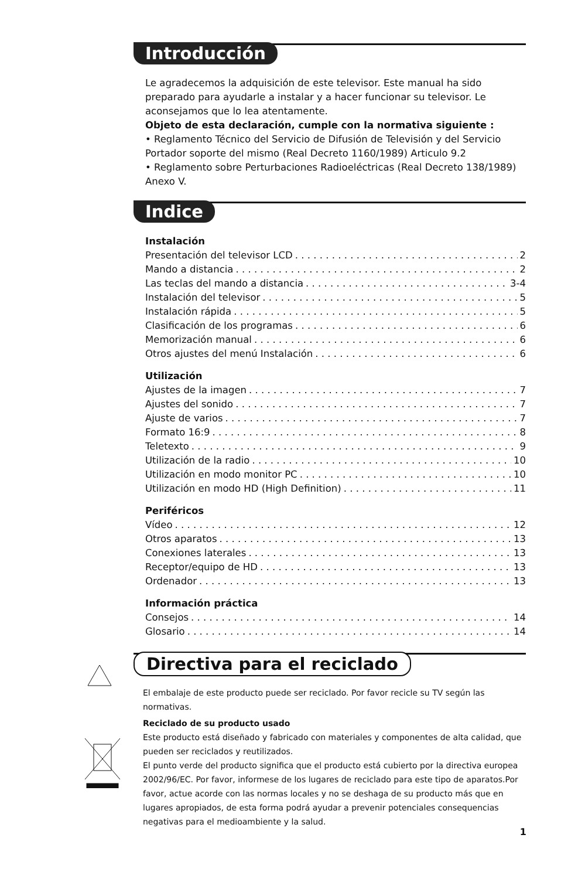Introducción
Le agradecemos la adquisición de este televisor. Este manual ha sido preparado para ayudarle a instalar y a hacer funcionar su televisor. Le aconsejamos que lo lea atentamente.
Objeto de esta declaración, cumple con la normativa siguiente :
• Reglamento Técnico del Servicio de Difusión de Televisión y del Servicio Portador soporte del mismo (Real Decreto 1160/1989) Articulo 9.2
• Reglamento sobre Perturbaciones Radioeléctricas (Real Decreto 138/1989) Anexo V.
Indice
Instalación
Presentación del televisor LCD 2
Mando a distancia 2
Las teclas del mando a distancia 3-4
Instalación del televisor 5
Instalación rápida 5
Clasificación de los programas 6
Memorización manual 6
Otros ajustes del menú Instalación 6
Utilización
Ajustes de la imagen 7
Ajustes del sonido 7
Ajuste de varios 7
Formato 16:9 8
Teletexto 9
Utilización de la radio 10
Utilización en modo monitor PC 10
Utilización en modo HD (High Definition) 11
Periféricos
Vídeo 12
Otros aparatos 13
Conexiones laterales 13
Receptor/equipo de HD 13
Ordenador 13
Información práctica
Consejos 14
Glosario 14
Directiva para el reciclado
El embalaje de este producto puede ser reciclado. Por favor recicle su TV según las normativas.
Reciclado de su producto usado
Este producto está diseñado y fabricado con materiales y componentes de alta calidad, que pueden ser reciclados y reutilizados.
El punto verde del producto significa que el producto está cubierto por la directiva europea 2002/96/EC. Por favor, informese de los lugares de reciclado para este tipo de aparatos.Por favor, actue acorde con las normas locales y no se deshaga de su producto más que en lugares apropiados, de esta forma podrá ayudar a prevenir potenciales consequencias negativas para el medioambiente y la salud.
1